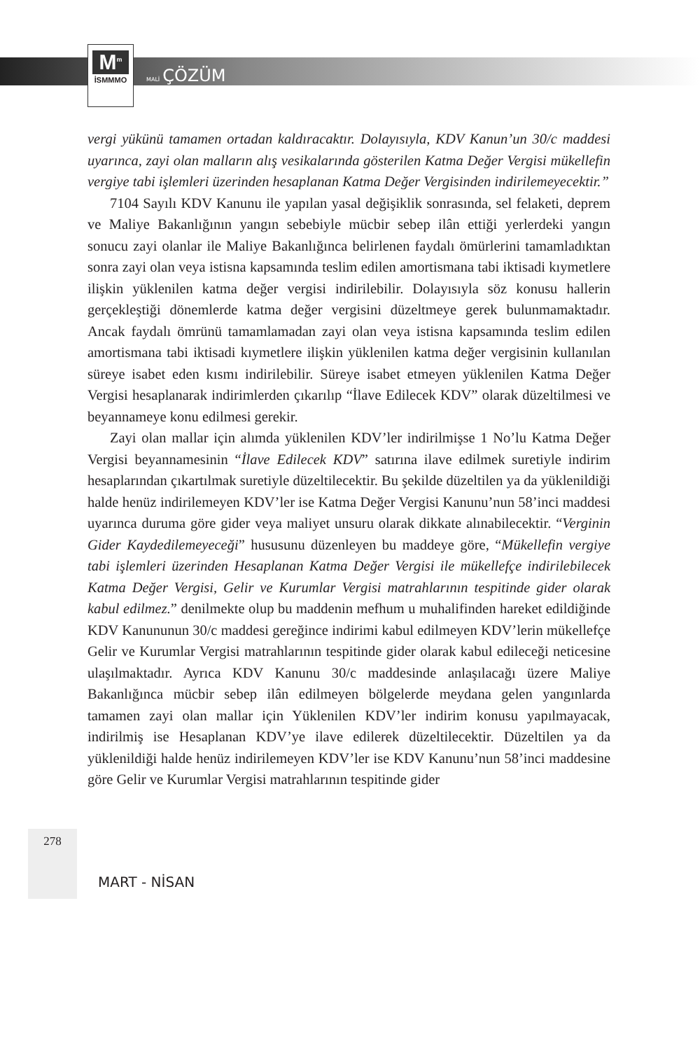M<sup>m</sup>
İSMMMO
MALİ ÇÖZÜM
vergi yükünü tamamen ortadan kaldıracaktır. Dolayısıyla, KDV Kanun’un 30/c maddesi uyarınca, zayi olan malların alış vesikalarında gösterilen Katma Değer Vergisi mükellefin vergiye tabi işlemleri üzerinden hesaplanan Katma Değer Vergisinden indirilemeyecektir.”
7104 Sayılı KDV Kanunu ile yapılan yasal değişiklik sonrasında, sel felaketi, deprem ve Maliye Bakanlığının yangın sebebiyle mücbir sebep ilân ettiği yerlerdeki yangın sonucu zayi olanlar ile Maliye Bakanlığınca belirlenen faydalı ömürlerini tamamladıktan sonra zayi olan veya istisna kapsamında teslim edilen amortismana tabi iktisadi kıymetlere ilişkin yüklenilen katma değer vergisi indirilebilir. Dolayısıyla söz konusu hallerin gerçekleştiği dönemlerde katma değer vergisini düzeltmeye gerek bulunmamaktadır. Ancak faydalı ömrünü tamamlamadan zayi olan veya istisna kapsamında teslim edilen amortismana tabi iktisadi kıymetlere ilişkin yüklenilen katma değer vergisinin kullanılan süreye isabet eden kısmı indirilebilir. Süreye isabet etmeyen yüklenilen Katma Değer Vergisi hesaplanarak indirimlerden çıkarılıp “İlave Edilecek KDV” olarak düzeltilmesi ve beyannameye konu edilmesi gerekir.
Zayi olan mallar için alımda yüklenilen KDV’ler indirilmişse 1 No’lu Katma Değer Vergisi beyannamesinin “İlave Edilecek KDV” satırına ilave edilmek suretiyle indirim hesaplarından çıkartılmak suretiyle düzeltilecektir. Bu şekilde düzeltilen ya da yüklenildiği halde henüz indirilemeyen KDV’ler ise Katma Değer Vergisi Kanunu’nun 58’inci maddesi uyarınca duruma göre gider veya maliyet unsuru olarak dikkate alınabilecektir. “Verginin Gider Kaydedilemeyeceği” hususunu düzenleyen bu maddeye göre, “Mükellefin vergiye tabi işlemleri üzerinden Hesaplanan Katma Değer Vergisi ile mükellefçe indirilebilecek Katma Değer Vergisi, Gelir ve Kurumlar Vergisi matrahlarının tespitinde gider olarak kabul edilmez.” denilmekte olup bu maddenin mefhum u muhalifinden hareket edildiğinde KDV Kanununun 30/c maddesi gereğince indirimi kabul edilmeyen KDV’lerin mükellefçe Gelir ve Kurumlar Vergisi matrahlarının tespitinde gider olarak kabul edileceği neticesine ulaşılmaktadır. Ayrıca KDV Kanunu 30/c maddesinde anlaşılacağı üzere Maliye Bakanlığınca mücbir sebep ilân edilmeyen bölgelerde meydana gelen yangınlarda tamamen zayi olan mallar için Yüklenilen KDV’ler indirim konusu yapılmayacak, indirilmiş ise Hesaplanan KDV’ye ilave edilerek düzeltilecektir. Düzeltilen ya da yüklenildiği halde henüz indirilemeyen KDV’ler ise KDV Kanunu’nun 58’inci maddesine göre Gelir ve Kurumlar Vergisi matrahlarının tespitinde gider
278
MART - NİSAN